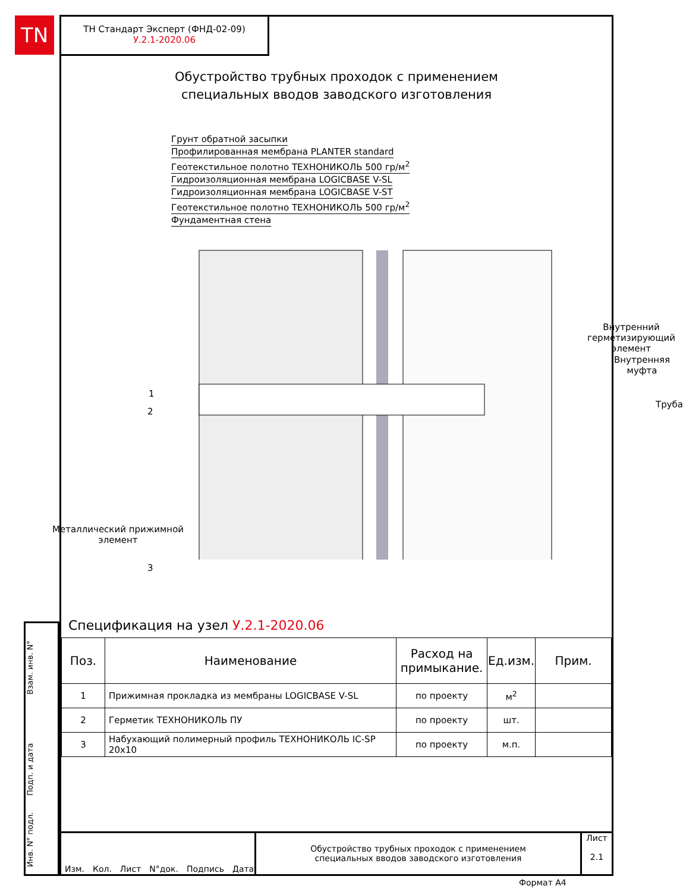TN
Взам. инв. N°
Подп. и дата
Инв. N° подл.
ТН Стандарт Эксперт (ФНД-02-09)
У.2.1-2020.06
Обустройство трубных проходок с применением
специальных вводов заводского изготовления
Грунт обратной засыпки
Профилированная мембрана PLANTER standard
Геотекстильное полотно ТЕХНОНИКОЛЬ 500 гр/м<sup>2</sup>
Гидроизоляционная мембрана LOGICBASE V-SL
Гидроизоляционная мембрана LOGICBASE V-ST
Геотекстильное полотно ТЕХНОНИКОЛЬ 500 гр/м<sup>2</sup>
Фундаментная стена
Внутренний герметизирующий
элемент
Внутренняя
муфта
Труба
1
2
Металлический прижимной
элемент
3
Спецификация на узел У.2.1-2020.06
| Поз. | Наименование | Расход на примыкание. | Ед.изм. | Прим. |
| --- | --- | --- | --- | --- |
| 1 | Прижимная прокладка из мембраны LOGICBASE V-SL | по проекту | м<sup>2</sup> | |
| 2 | Герметик ТЕХНОНИКОЛЬ ПУ | по проекту | шт. | |
| 3 | Набухающий полимерный профиль ТЕХНОНИКОЛЬ IC-SP 20х10 | по проекту | м.п. | |
Изм. Кол. Лист N°док. Подпись Дата
Обустройство трубных проходок с применением
специальных вводов заводского изготовления
Лист
2.1
Формат А4